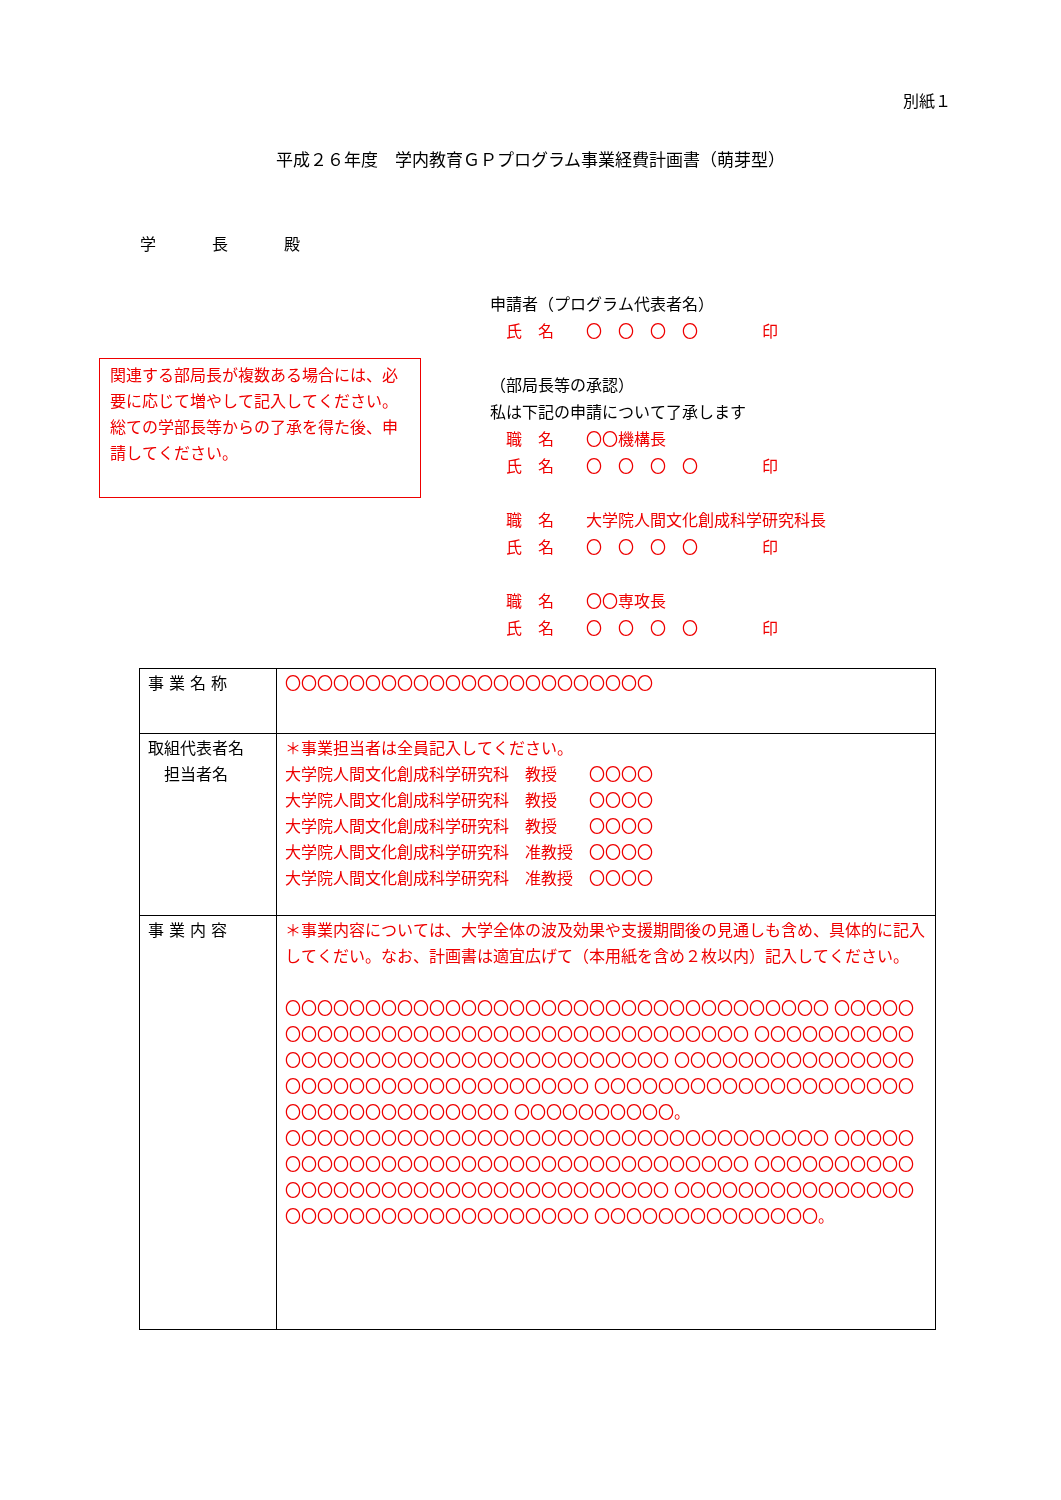別紙１
平成２６年度　学内教育ＧＰプログラム事業経費計画書（萌芽型）
学　長　殿
申請者（プログラム代表者名）
　氏　名　　〇　〇　〇　〇　　　　印
（部局長等の承認）
私は下記の申請について了承します
　職　名　　〇〇機構長
　氏　名　　〇　〇　〇　〇　　　　印
　職　名　　大学院人間文化創成科学研究科長
　氏　名　　〇　〇　〇　〇　　　　印
　職　名　　〇〇専攻長
　氏　名　　〇　〇　〇　〇　　　　印
関連する部局長が複数ある場合には、必要に応じて増やして記入してください。総ての学部長等からの了承を得た後、申請してください。
| 事 業 名 称 | 〇〇〇〇〇〇〇〇〇〇〇〇〇〇〇〇〇〇〇〇〇〇〇 |
| 取組代表者名 担当者名 | ＊事業担当者は全員記入してください。 大学院人間文化創成科学研究科 教授 〇〇〇〇 大学院人間文化創成科学研究科 教授 〇〇〇〇 大学院人間文化創成科学研究科 教授 〇〇〇〇 大学院人間文化創成科学研究科 准教授 〇〇〇〇 大学院人間文化創成科学研究科 准教授 〇〇〇〇 |
| 事 業 内 容 | ＊事業内容については、大学全体の波及効果や支援期間後の見通しも含め、具体的に記入してくだい。なお、計画書は適宜広げて（本用紙を含め２枚以内）記入してください。 〇〇〇〇〇〇〇〇〇〇〇〇〇〇〇〇〇〇〇〇〇〇〇〇〇〇〇〇〇〇〇〇〇〇 〇〇〇〇〇〇〇〇〇〇〇〇〇〇〇〇〇〇〇〇〇〇〇〇〇〇〇〇〇〇〇〇〇〇 〇〇〇〇〇〇〇〇〇〇〇〇〇〇〇〇〇〇〇〇〇〇〇〇〇〇〇〇〇〇〇〇〇〇 〇〇〇〇〇〇〇〇〇〇〇〇〇〇〇〇〇〇〇〇〇〇〇〇〇〇〇〇〇〇〇〇〇〇 〇〇〇〇〇〇〇〇〇〇〇〇〇〇〇〇〇〇〇〇〇〇〇〇〇〇〇〇〇〇〇〇〇〇 〇〇〇〇〇〇〇〇〇〇。 〇〇〇〇〇〇〇〇〇〇〇〇〇〇〇〇〇〇〇〇〇〇〇〇〇〇〇〇〇〇〇〇〇〇 〇〇〇〇〇〇〇〇〇〇〇〇〇〇〇〇〇〇〇〇〇〇〇〇〇〇〇〇〇〇〇〇〇〇 〇〇〇〇〇〇〇〇〇〇〇〇〇〇〇〇〇〇〇〇〇〇〇〇〇〇〇〇〇〇〇〇〇〇 〇〇〇〇〇〇〇〇〇〇〇〇〇〇〇〇〇〇〇〇〇〇〇〇〇〇〇〇〇〇〇〇〇〇 〇〇〇〇〇〇〇〇〇〇〇〇〇〇。 |